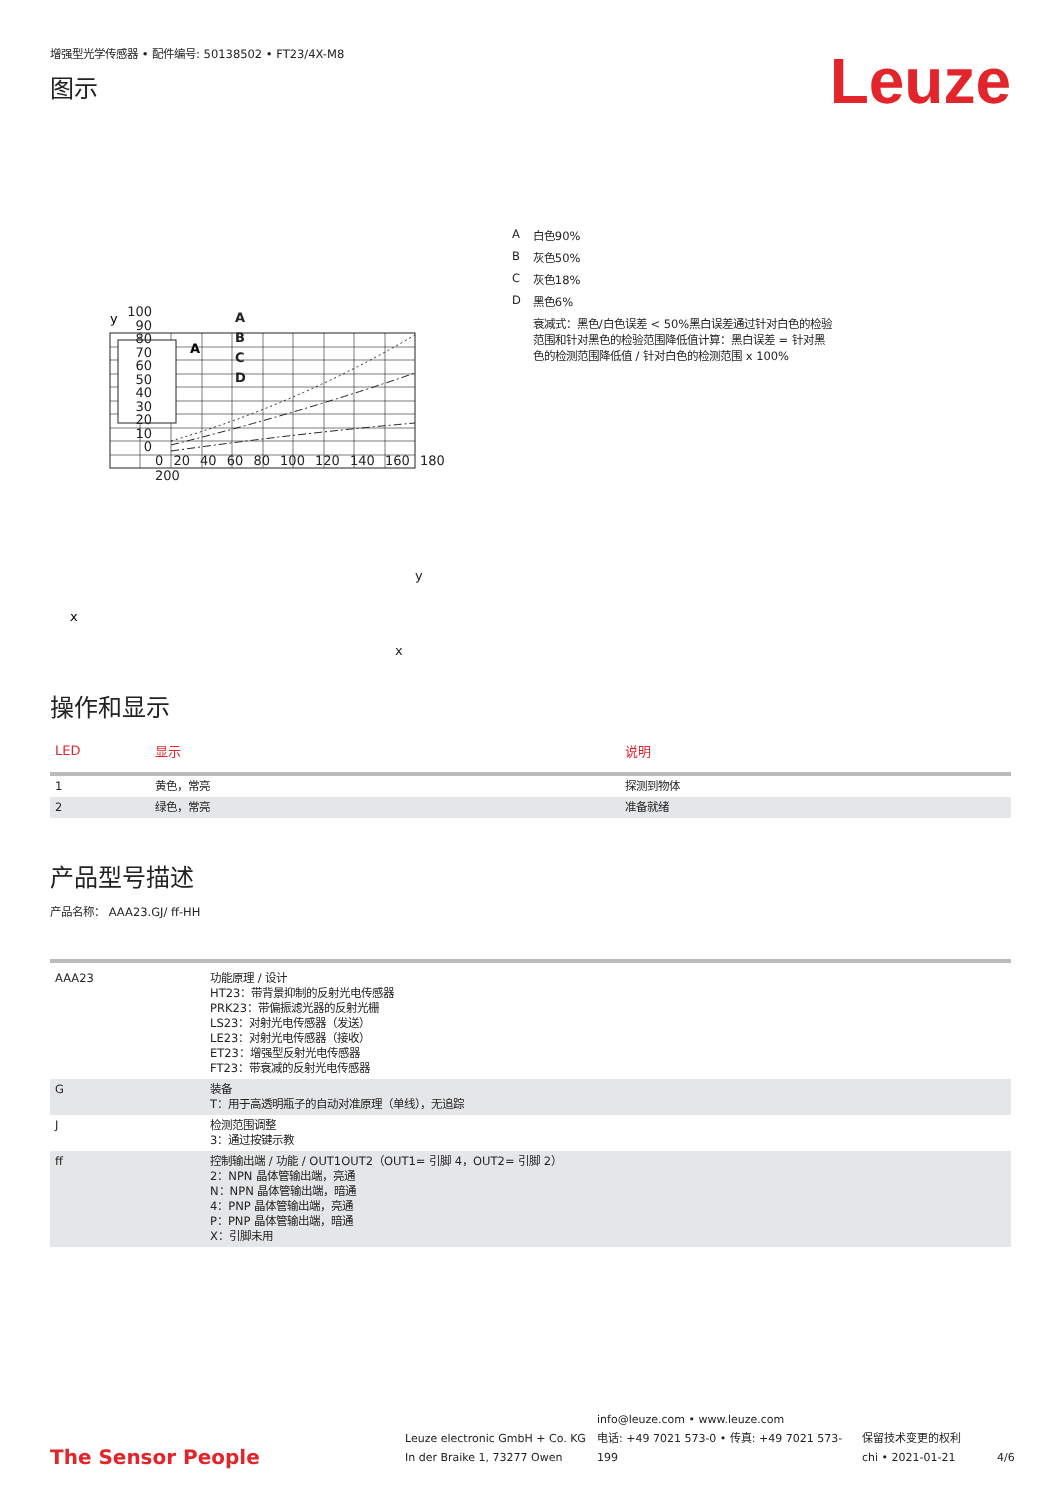增强型光学传感器 • 配件编号: 50138502 • FT23/4X-M8
图示
Leuze
y
A
x
| A | 白色90% |
| B | 灰色50% |
| C | 灰色18% |
| D | 黑色6% |
| | 衰减式：黑色/白色误差 < 50%黑白误差通过针对白色的检验范围和针对黑色的检验范围降低值计算：黑白误差 = 针对黑色的检测范围降低值 / 针对白色的检测范围 x 100% |
A
B
C
D
100
90
80
70
60
50
40
30
20
10
0
0 20 40 60 80 100 120 140 160 180 200
y
x
操作和显示
| LED | 显示 | 说明 |
| --- | --- | --- |
| 1 | 黄色，常亮 | 探测到物体 |
| 2 | 绿色，常亮 | 准备就绪 |
产品型号描述
产品名称： AAA23.GJ/ ff-HH
| AAA23 | 功能原理 / 设计 HT23：带背景抑制的反射光电传感器 PRK23：带偏振滤光器的反射光栅 LS23：对射光电传感器（发送） LE23：对射光电传感器（接收） ET23：增强型反射光电传感器 FT23：带衰减的反射光电传感器 |
| G | 装备 T：用于高透明瓶子的自动对准原理（单线），无追踪 |
| J | 检测范围调整 3：通过按键示教 |
| ff | 控制输出端 / 功能 / OUT1OUT2（OUT1= 引脚 4，OUT2= 引脚 2） 2：NPN 晶体管输出端，亮通 N：NPN 晶体管输出端，暗通 4：PNP 晶体管输出端，亮通 P：PNP 晶体管输出端，暗通 X：引脚未用 |
The Sensor People
Leuze electronic GmbH + Co. KG
In der Braike 1, 73277 Owen
info@leuze.com • www.leuze.com
电话: +49 7021 573-0 • 传真: +49 7021 573-199
保留技术变更的权利
chi • 2021-01-21
4/6